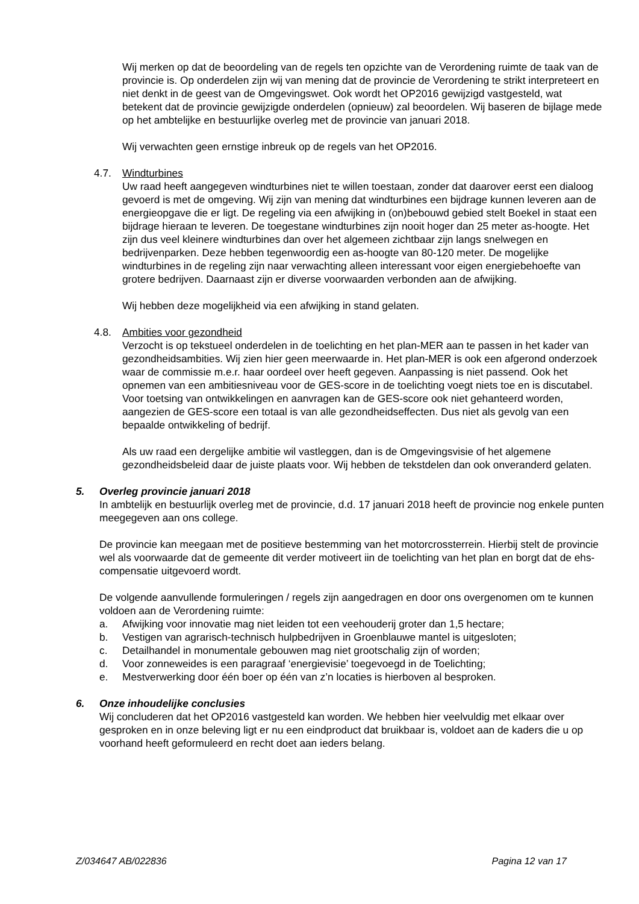Wij merken op dat de beoordeling van de regels ten opzichte van de Verordening ruimte de taak van de provincie is. Op onderdelen zijn wij van mening dat de provincie de Verordening te strikt interpreteert en niet denkt in de geest van de Omgevingswet. Ook wordt het OP2016 gewijzigd vastgesteld, wat betekent dat de provincie gewijzigde onderdelen (opnieuw) zal beoordelen. Wij baseren de bijlage mede op het ambtelijke en bestuurlijke overleg met de provincie van januari 2018.
Wij verwachten geen ernstige inbreuk op de regels van het OP2016.
4.7. Windturbines
Uw raad heeft aangegeven windturbines niet te willen toestaan, zonder dat daarover eerst een dialoog gevoerd is met de omgeving. Wij zijn van mening dat windturbines een bijdrage kunnen leveren aan de energieopgave die er ligt. De regeling via een afwijking in (on)bebouwd gebied stelt Boekel in staat een bijdrage hieraan te leveren. De toegestane windturbines zijn nooit hoger dan 25 meter as-hoogte. Het zijn dus veel kleinere windturbines dan over het algemeen zichtbaar zijn langs snelwegen en bedrijvenparken. Deze hebben tegenwoordig een as-hoogte van 80-120 meter. De mogelijke windturbines in de regeling zijn naar verwachting alleen interessant voor eigen energiebehoefte van grotere bedrijven. Daarnaast zijn er diverse voorwaarden verbonden aan de afwijking.
Wij hebben deze mogelijkheid via een afwijking in stand gelaten.
4.8. Ambities voor gezondheid
Verzocht is op tekstueel onderdelen in de toelichting en het plan-MER aan te passen in het kader van gezondheidsambities. Wij zien hier geen meerwaarde in. Het plan-MER is ook een afgerond onderzoek waar de commissie m.e.r. haar oordeel over heeft gegeven. Aanpassing is niet passend. Ook het opnemen van een ambitiesniveau voor de GES-score in de toelichting voegt niets toe en is discutabel. Voor toetsing van ontwikkelingen en aanvragen kan de GES-score ook niet gehanteerd worden, aangezien de GES-score een totaal is van alle gezondheidseffecten. Dus niet als gevolg van een bepaalde ontwikkeling of bedrijf.
Als uw raad een dergelijke ambitie wil vastleggen, dan is de Omgevingsvisie of het algemene gezondheidsbeleid daar de juiste plaats voor. Wij hebben de tekstdelen dan ook onveranderd gelaten.
5. Overleg provincie januari 2018
In ambtelijk en bestuurlijk overleg met de provincie, d.d. 17 januari 2018 heeft de provincie nog enkele punten meegegeven aan ons college.
De provincie kan meegaan met de positieve bestemming van het motorcrossterrein. Hierbij stelt de provincie wel als voorwaarde dat de gemeente dit verder motiveert iin de toelichting van het plan en borgt dat de ehs-compensatie uitgevoerd wordt.
De volgende aanvullende formuleringen / regels zijn aangedragen en door ons overgenomen om te kunnen voldoen aan de Verordening ruimte:
a. Afwijking voor innovatie mag niet leiden tot een veehouderij groter dan 1,5 hectare;
b. Vestigen van agrarisch-technisch hulpbedrijven in Groenblauwe mantel is uitgesloten;
c. Detailhandel in monumentale gebouwen mag niet grootschalig zijn of worden;
d. Voor zonneweides is een paragraaf ‘energievisie’ toegevoegd in de Toelichting;
e. Mestverwerking door één boer op één van z’n locaties is hierboven al besproken.
6. Onze inhoudelijke conclusies
Wij concluderen dat het OP2016 vastgesteld kan worden. We hebben hier veelvuldig met elkaar over gesproken en in onze beleving ligt er nu een eindproduct dat bruikbaar is, voldoet aan de kaders die u op voorhand heeft geformuleerd en recht doet aan ieders belang.
Z/034647 AB/022836 Pagina 12 van 17